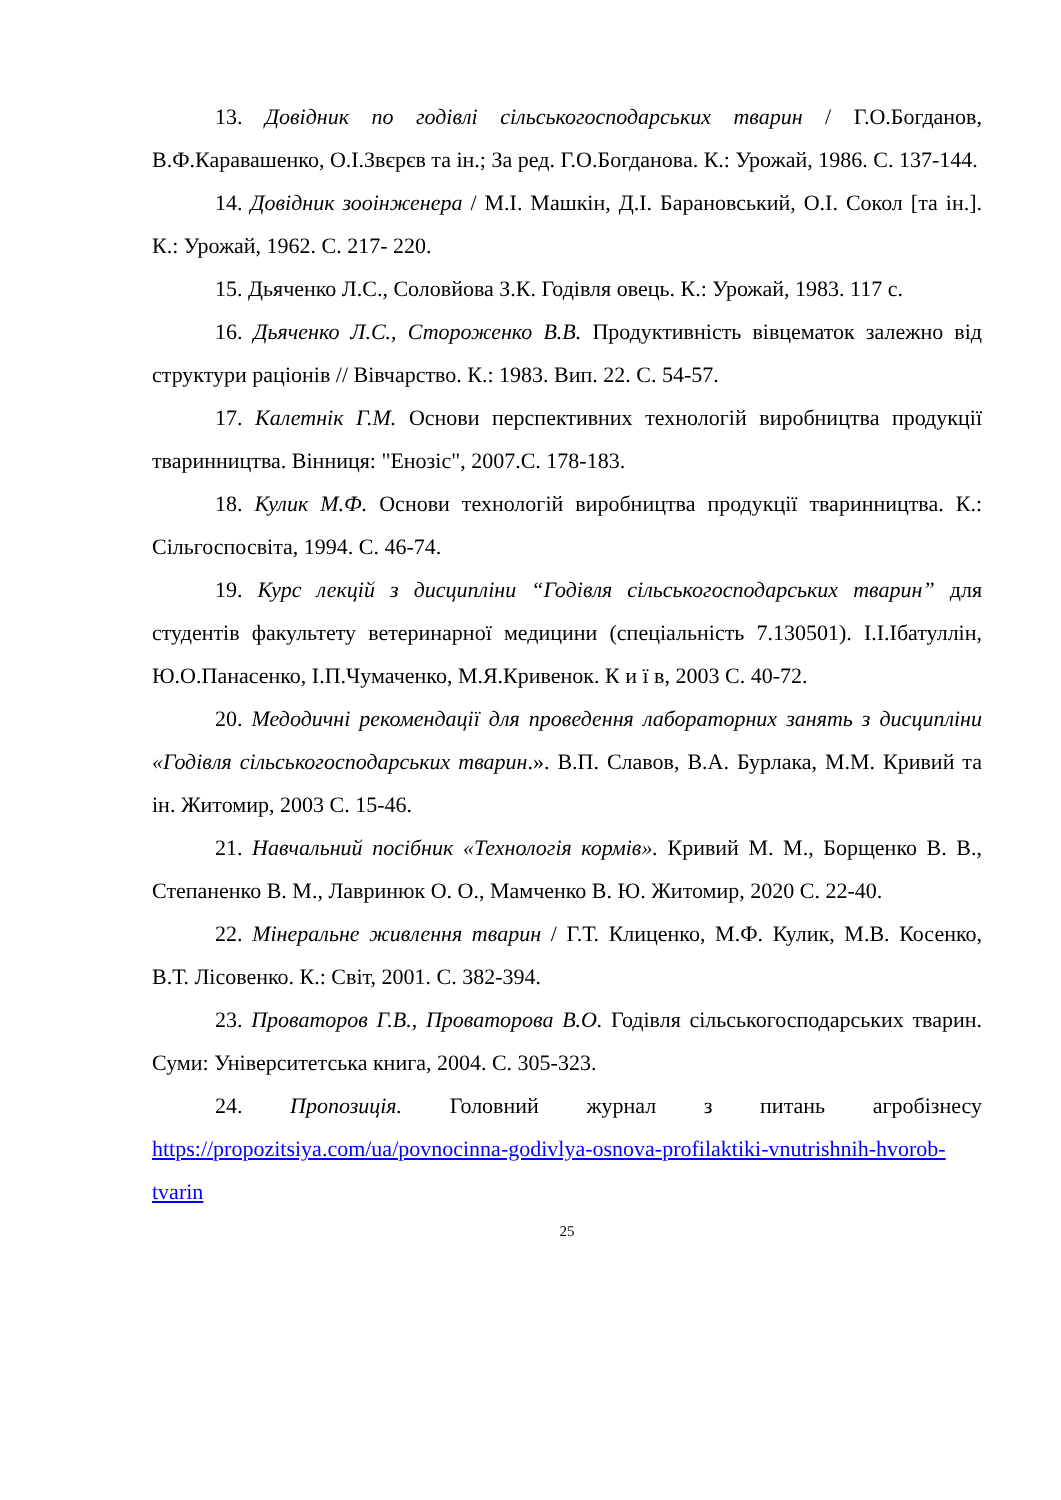13. Довідник по годівлі сільськогосподарських тварин / Г.О.Богданов, В.Ф.Каравашенко, О.І.Звєрєв та ін.; За ред. Г.О.Богданова. К.: Урожай, 1986. С. 137-144.
14. Довідник зооінженера / М.І. Машкін, Д.І. Барановський, О.І. Сокол [та ін.]. К.: Урожай, 1962. С. 217- 220.
15. Дьяченко Л.С., Соловйова З.К. Годівля овець. К.: Урожай, 1983. 117 с.
16. Дьяченко Л.С., Стороженко В.В. Продуктивність вівцематок залежно від структури раціонів // Вівчарство. К.: 1983. Вип. 22. С. 54-57.
17. Калетнік Г.М. Основи перспективних технологій виробництва продукції тваринництва. Вінниця: "Енозіс", 2007.С. 178-183.
18. Кулик М.Ф. Основи технологій виробництва продукції тваринництва. К.: Сільгоспосвіта, 1994. С. 46-74.
19. Курс лекцій з дисципліни “Годівля сільськогосподарських тварин” для студентів факультету ветеринарної медицини (спеціальність 7.130501). І.І.Ібатуллін, Ю.О.Панасенко, І.П.Чумаченко, М.Я.Кривенок. К и ї в, 2003 С. 40-72.
20. Медодичні рекомендації для проведення лабораторних занять з дисципліни «Годівля сільськогосподарських тварин.». В.П. Славов, В.А. Бурлака, М.М. Кривий та ін. Житомир, 2003 С. 15-46.
21. Навчальний посібник «Технологія кормів». Кривий М. М., Борщенко В. В., Степаненко В. М., Лавринюк О. О., Мамченко В. Ю. Житомир, 2020 С. 22-40.
22. Мінеральне живлення тварин / Г.Т. Клиценко, М.Ф. Кулик, М.В. Косенко, В.Т. Лісовенко. К.: Світ, 2001. С. 382-394.
23. Проваторов Г.В., Проваторова В.О. Годівля сільськогосподарських тварин. Суми: Університетська книга, 2004. С. 305-323.
24. Пропозиція. Головний журнал з питань агробізнесу https://propozitsiya.com/ua/povnocinna-godivlya-osnova-profilaktiki-vnutrishnih-hvorob-tvarin
25